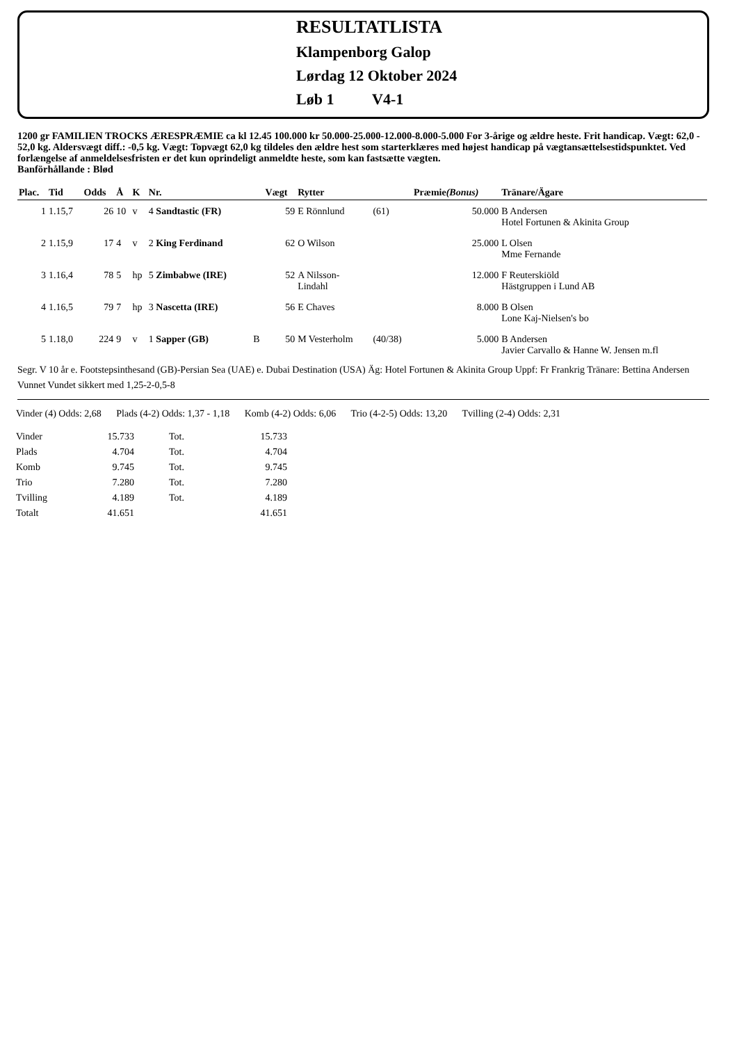RESULTATLISTA
Klampenborg Galop
Lørdag 12 Oktober 2024
Løb 1 V4-1
1200 gr FAMILIEN TROCKS ÆRESPRÆMIE ca kl 12.45 100.000 kr 50.000-25.000-12.000-8.000-5.000 For 3-årige og ældre heste. Frit handicap. Vægt: 62,0 - 52,0 kg. Aldersvægt diff.: -0,5 kg. Vægt: Topvægt 62,0 kg tildeles den ældre hest som starterklæres med højest handicap på vægtansættelsestidspunktet. Ved forlængelse af anmeldelsesfristen er det kun oprindeligt anmeldte heste, som kan fastsætte vægten.
Banförhållande : Blød
| Plac. | Tid | Odds | Å | K | Nr. | | Vægt | Rytter | | Præmie (Bonus) | Tränare/Ägare |
| --- | --- | --- | --- | --- | --- | --- | --- | --- | --- | --- | --- |
| 1 | 1.15,7 | 26 | 10 | v | 4 Sandtastic (FR) | | 59 | E Rönnlund | (61) | 50.000 | B Andersen Hotel Fortunen & Akinita Group |
| 2 | 1.15,9 | 17 | 4 | v | 2 King Ferdinand | | 62 | O Wilson | | 25.000 | L Olsen Mme Fernande |
| 3 | 1.16,4 | 78 | 5 | hp | 5 Zimbabwe (IRE) | | 52 | A Nilsson- Lindahl | | 12.000 | F Reuterskiöld Hästgruppen i Lund AB |
| 4 | 1.16,5 | 79 | 7 | hp | 3 Nascetta (IRE) | | 56 | E Chaves | | 8.000 | B Olsen Lone Kaj-Nielsen's bo |
| 5 | 1.18,0 | 224 | 9 | v | 1 Sapper (GB) | B | 50 | M Vesterholm | (40/38) | 5.000 | B Andersen Javier Carvallo & Hanne W. Jensen m.fl |
Segr. V 10 år e. Footstepsinthesand (GB)-Persian Sea (UAE) e. Dubai Destination (USA) Äg: Hotel Fortunen & Akinita Group Uppf: Fr Frankrig Tränare: Bettina Andersen
Vunnet Vundet sikkert med 1,25-2-0,5-8
Vinder (4) Odds: 2,68 Plads (4-2) Odds: 1,37 - 1,18 Komb (4-2) Odds: 6,06 Trio (4-2-5) Odds: 13,20 Tvilling (2-4) Odds: 2,31
| Vinder | 15.733 | Tot. | 15.733 |
| Plads | 4.704 | Tot. | 4.704 |
| Komb | 9.745 | Tot. | 9.745 |
| Trio | 7.280 | Tot. | 7.280 |
| Tvilling | 4.189 | Tot. | 4.189 |
| Totalt | 41.651 | | 41.651 |